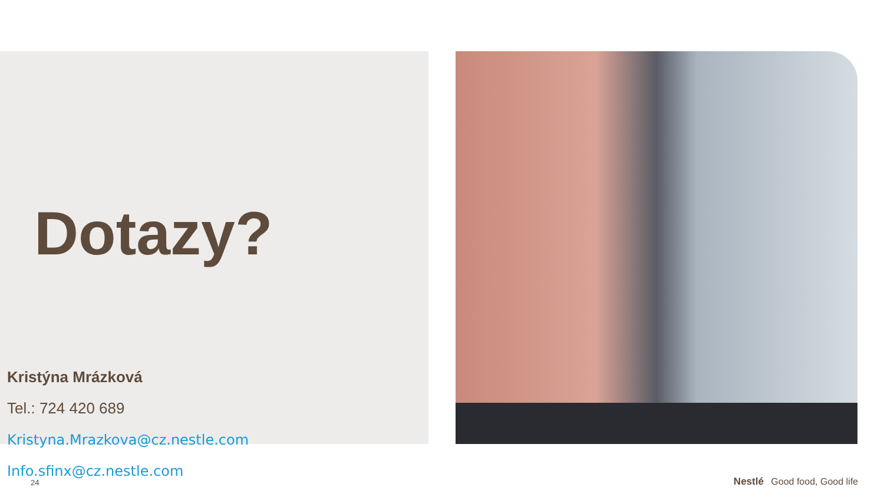Dotazy?
Kristýna Mrázková
Tel.: 724 420 689
Kristyna.Mrazkova@cz.nestle.com
Info.sfinx@cz.nestle.com
24 Nestlé Good food, Good life